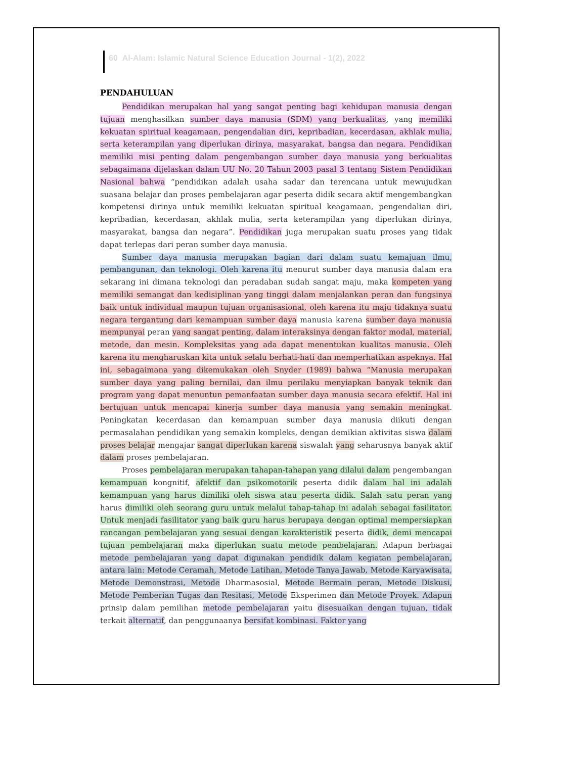60 Al-Alam: Islamic Natural Science Education Journal - 1(2), 2022
PENDAHULUAN
Pendidikan merupakan hal yang sangat penting bagi kehidupan manusia dengan tujuan menghasilkan sumber daya manusia (SDM) yang berkualitas, yang memiliki kekuatan spiritual keagamaan, pengendalian diri, kepribadian, kecerdasan, akhlak mulia, serta keterampilan yang diperlukan dirinya, masyarakat, bangsa dan negara. Pendidikan memiliki misi penting dalam pengembangan sumber daya manusia yang berkualitas sebagaimana dijelaskan dalam UU No. 20 Tahun 2003 pasal 3 tentang Sistem Pendidikan Nasional bahwa “pendidikan adalah usaha sadar dan terencana untuk mewujudkan suasana belajar dan proses pembelajaran agar peserta didik secara aktif mengembangkan kompetensi dirinya untuk memiliki kekuatan spiritual keagamaan, pengendalian diri, kepribadian, kecerdasan, akhlak mulia, serta keterampilan yang diperlukan dirinya, masyarakat, bangsa dan negara”. Pendidikan juga merupakan suatu proses yang tidak dapat terlepas dari peran sumber daya manusia.
Sumber daya manusia merupakan bagian dari dalam suatu kemajuan ilmu, pembangunan, dan teknologi. Oleh karena itu menurut sumber daya manusia dalam era sekarang ini dimana teknologi dan peradaban sudah sangat maju, maka kompeten yang memiliki semangat dan kedisiplinan yang tinggi dalam menjalankan peran dan fungsinya baik untuk individual maupun tujuan organisasional, oleh karena itu maju tidaknya suatu negara tergantung dari kemampuan sumber daya manusia karena sumber daya manusia mempunyai peran yang sangat penting, dalam interaksinya dengan faktor modal, material, metode, dan mesin. Kompleksitas yang ada dapat menentukan kualitas manusia. Oleh karena itu mengharuskan kita untuk selalu berhati-hati dan memperhatikan aspeknya. Hal ini, sebagaimana yang dikemukakan oleh Snyder (1989) bahwa “Manusia merupakan sumber daya yang paling bernilai, dan ilmu perilaku menyiapkan banyak teknik dan program yang dapat menuntun pemanfaatan sumber daya manusia secara efektif. Hal ini bertujuan untuk mencapai kinerja sumber daya manusia yang semakin meningkat. Peningkatan kecerdasan dan kemampuan sumber daya manusia diikuti dengan permasalahan pendidikan yang semakin kompleks, dengan demikian aktivitas siswa dalam proses belajar mengajar sangat diperlukan karena siswalah yang seharusnya banyak aktif dalam proses pembelajaran.
Proses pembelajaran merupakan tahapan-tahapan yang dilalui dalam pengembangan kemampuan kongnitif, afektif dan psikomotorik peserta didik dalam hal ini adalah kemampuan yang harus dimiliki oleh siswa atau peserta didik. Salah satu peran yang harus dimiliki oleh seorang guru untuk melalui tahap-tahap ini adalah sebagai fasilitator. Untuk menjadi fasilitator yang baik guru harus berupaya dengan optimal mempersiapkan rancangan pembelajaran yang sesuai dengan karakteristik peserta didik, demi mencapai tujuan pembelajaran maka diperlukan suatu metode pembelajaran. Adapun berbagai metode pembelajaran yang dapat digunakan pendidik dalam kegiatan pembelajaran, antara lain: Metode Ceramah, Metode Latihan, Metode Tanya Jawab, Metode Karyawisata, Metode Demonstrasi, Metode Dharmasosial, Metode Bermain peran, Metode Diskusi, Metode Pemberian Tugas dan Resitasi, Metode Eksperimen dan Metode Proyek. Adapun prinsip dalam pemilihan metode pembelajaran yaitu disesuaikan dengan tujuan, tidak terkait alternatif, dan penggunaanya bersifat kombinasi. Faktor yang